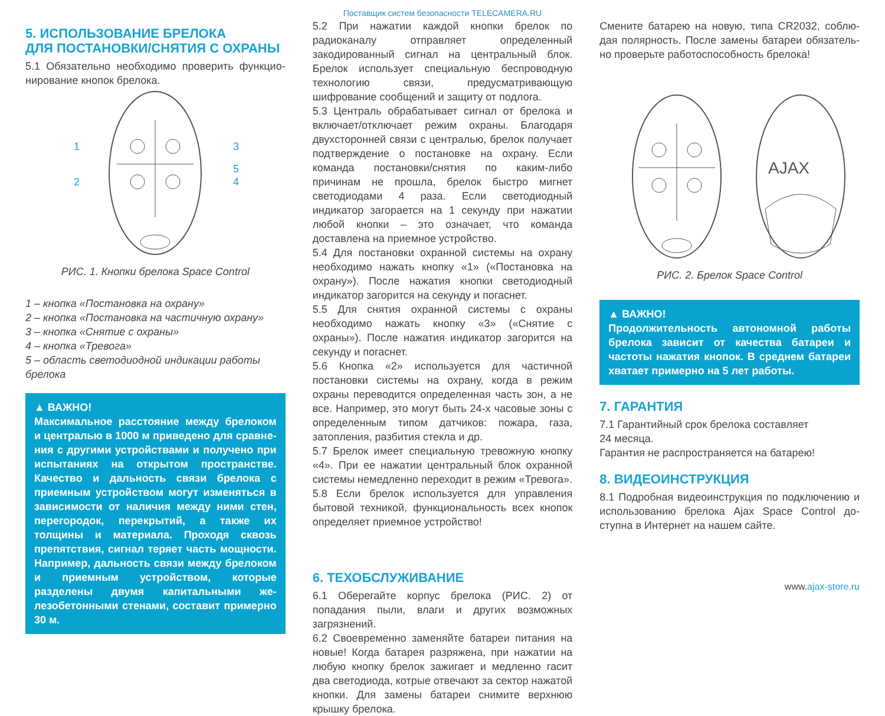Поставщик систем безопасности TELECAMERA.RU
5. ИСПОЛЬЗОВАНИЕ БРЕЛОКА
ДЛЯ ПОСТАНОВКИ/СНЯТИЯ С ОХРАНЫ
5.1 Обязательно необходимо проверить функцио­нирование кнопок брелока.
1
2
3
5
4
РИС. 1. Кнопки брелока Space Control
1 – кнопка «Постановка на охрану»
2 – кнопка «Постановка на частичную охрану»
3 – кнопка «Снятие с охраны»
4 – кнопка «Тревога»
5 – область светодиодной индикации работы брелока
▲ ВАЖНО!
Максимальное расстояние между брелоком и централью в 1000 м приведено для сравне­ния с другими устройствами и получено при испытаниях на открытом пространстве. Каче­ство и дальность связи брелока с приемным устройством могут изменяться в зависимости от наличия между ними стен, перегородок, перекрытий, а также их толщины и материа­ла. Проходя сквозь препятствия, сигнал теряет часть мощности. Например, дальность связи между брелоком и приемным устройством, которые разделены двумя капитальными же­лезобетонными стенами, составит примерно 30 м.
5.2 При нажатии каждой кнопки брелок по радиокана­лу отправляет определенный закодированный сигнал на центральный блок. Брелок использует специальную беспроводную технологию связи, предусматривающую шифрование сообщений и защиту от подлога.
5.3 Централь обрабатывает сигнал от брелока и вклю­чает/отключает режим охраны. Благодаря двухсторон­ней связи с централью, брелок получает подтвержде­ние о постановке на охрану. Если команда постановки/снятия по каким-либо причинам не прошла, брелок быстро мигнет светодиодами 4 раза. Если светодиод­ный индикатор загорается на 1 секунду при нажатии любой кнопки – это означает, что команда доставлена на приемное устройство.
5.4 Для постановки охранной системы на охрану необ­ходимо нажать кнопку «1» («Постановка на охрану»). После нажатия кнопки светодиодный индикатор заго­рится на секунду и погаснет.
5.5 Для снятия охранной системы с охраны необходимо нажать кнопку «3» («Снятие с охраны»). После нажатия индикатор загорится на секунду и погаснет.
5.6 Кнопка «2» используется для частичной постановки системы на охрану, когда в режим охраны переводится определенная часть зон, а не все. Например, это могут быть 24-х часовые зоны с определенным типом датчи­ков: пожара, газа, затопления, разбития стекла и др.
5.7 Брелок имеет специальную тревожную кнопку «4». При ее нажатии центральный блок охранной системы немедленно переходит в режим «Тревога».
5.8 Если брелок используется для управления бытовой техникой, функциональность всех кнопок определяет приемное устройство!
6. ТЕХОБСЛУЖИВАНИЕ
6.1 Оберегайте корпус брелока (РИС. 2) от попадания пыли, влаги и других возможных загрязнений.
6.2 Своевременно заменяйте батареи питания на но­вые! Когда батарея разряжена, при нажатии на любую кнопку брелок зажигает и медленно гасит два свето­диода, котрые отвечают за сектор нажатой кнопки. Для замены батареи снимите верхнюю крышку брелока.
Смените батарею на новую, типа CR2032, соблю­дая полярность. После замены батареи обязатель­но проверьте работоспособность брелока!
AJAX
РИС. 2. Брелок Space Control
▲ ВАЖНО!
Продолжительность автономной работы бре­лока зависит от качества батареи и частоты нажатия кнопок. В среднем батареи хватает примерно на 5 лет работы.
7. ГАРАНТИЯ
7.1 Гарантийный срок брелока составляет
24 месяца.
Гарантия не распространяется на батарею!
8. ВИДЕОИНСТРУКЦИЯ
8.1 Подробная видеоинструкция по подключению и использованию брелока Ajax Space Control до­ступна в Интернет на нашем сайте.
www.ajax-store.ru